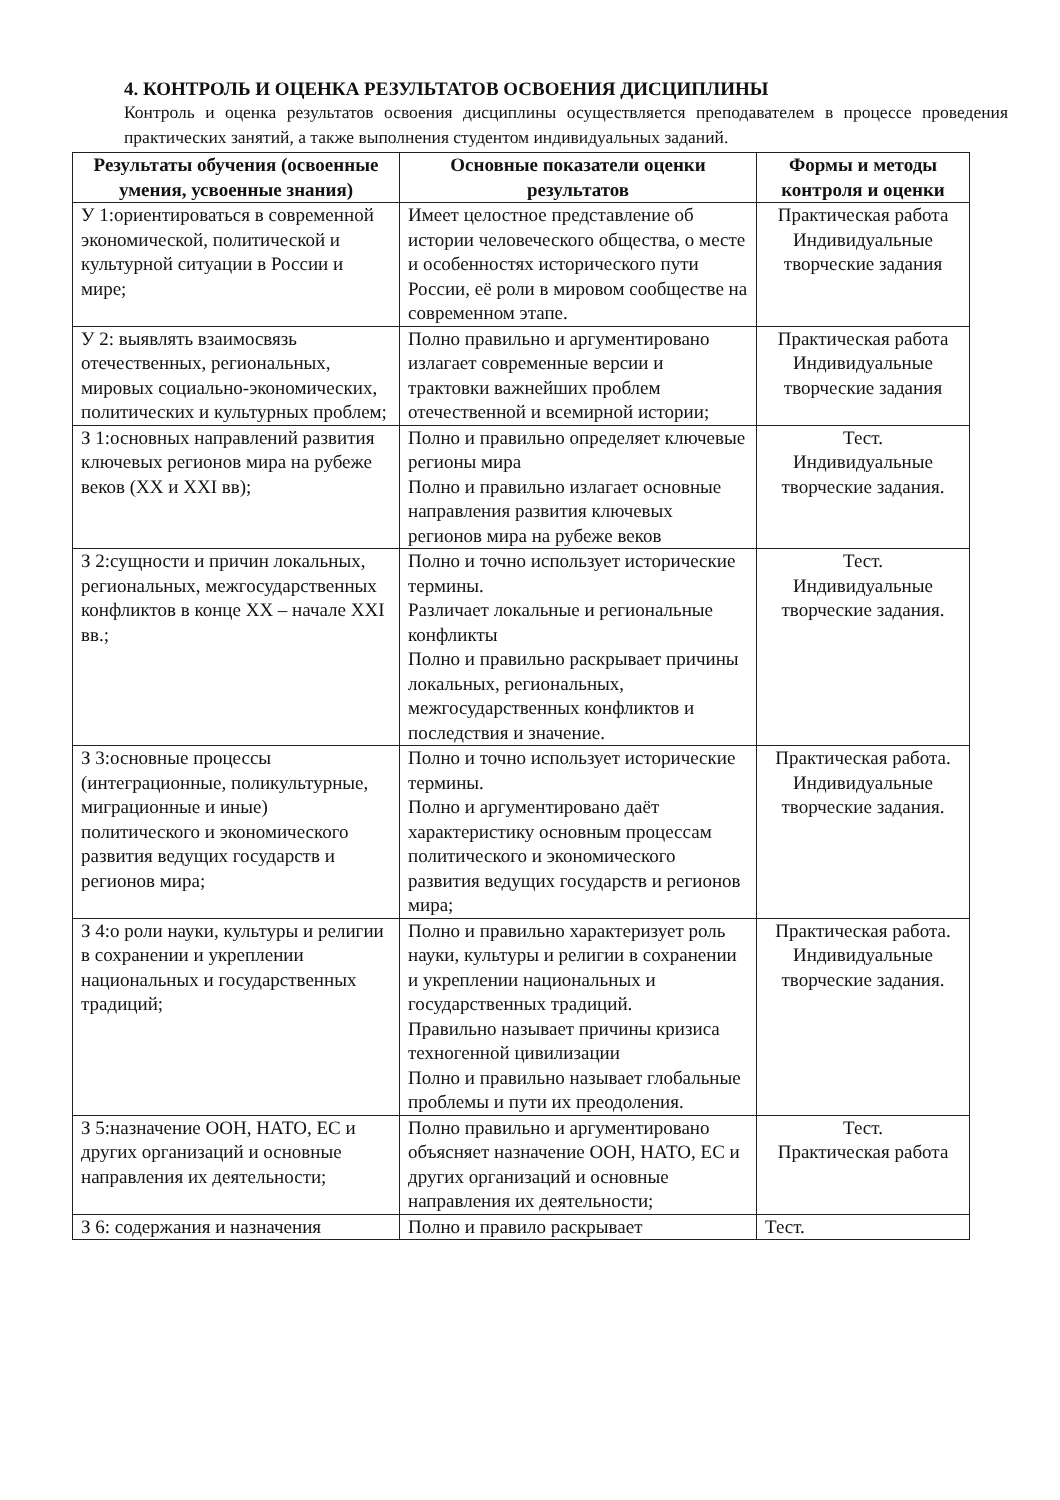4. КОНТРОЛЬ И ОЦЕНКА РЕЗУЛЬТАТОВ ОСВОЕНИЯ ДИСЦИПЛИНЫ
Контроль и оценка результатов освоения дисциплины осуществляется преподавателем в процессе проведения практических занятий, а также выполнения студентом индивидуальных заданий.
| Результаты обучения (освоенные умения, усвоенные знания) | Основные показатели оценки результатов | Формы и методы контроля и оценки |
| --- | --- | --- |
| У 1:ориентироваться в современной экономической, политической и культурной ситуации в России и мире; | Имеет целостное представление об истории человеческого общества, о месте и особенностях исторического пути России, её роли в мировом сообществе на современном этапе. | Практическая работа Индивидуальные творческие задания |
| У 2: выявлять взаимосвязь отечественных, региональных, мировых социально-экономических, политических и культурных проблем; | Полно правильно и аргументировано излагает современные версии и трактовки важнейших проблем отечественной и всемирной истории; | Практическая работа Индивидуальные творческие задания |
| З 1:основных направлений развития ключевых регионов мира на рубеже веков (XX и XXI вв); | Полно и правильно определяет ключевые регионы мира Полно и правильно излагает основные направления развития ключевых регионов мира на рубеже веков | Тест. Индивидуальные творческие задания. |
| З 2:сущности и причин локальных, региональных, межгосударственных конфликтов в конце XX – начале XXI вв.; | Полно и точно использует исторические термины. Различает локальные и региональные конфликты Полно и правильно раскрывает причины локальных, региональных, межгосударственных конфликтов и последствия и значение. | Тест. Индивидуальные творческие задания. |
| З 3:основные процессы (интеграционные, поликультурные, миграционные и иные) политического и экономического развития ведущих государств и регионов мира; | Полно и точно использует исторические термины. Полно и аргументировано даёт характеристику основным процессам политического и экономического развития ведущих государств и регионов мира; | Практическая работа. Индивидуальные творческие задания. |
| З 4:о роли науки, культуры и религии в сохранении и укреплении национальных и государственных традиций; | Полно и правильно характеризует роль науки, культуры и религии в сохранении и укреплении национальных и государственных традиций. Правильно называет причины кризиса техногенной цивилизации Полно и правильно называет глобальные проблемы и пути их преодоления. | Практическая работа. Индивидуальные творческие задания. |
| З 5:назначение ООН, НАТО, ЕС и других организаций и основные направления их деятельности; | Полно правильно и аргументировано объясняет назначение ООН, НАТО, ЕС и других организаций и основные направления их деятельности; | Тест. Практическая работа |
| З 6: содержания и назначения | Полно и правило раскрывает | Тест. |